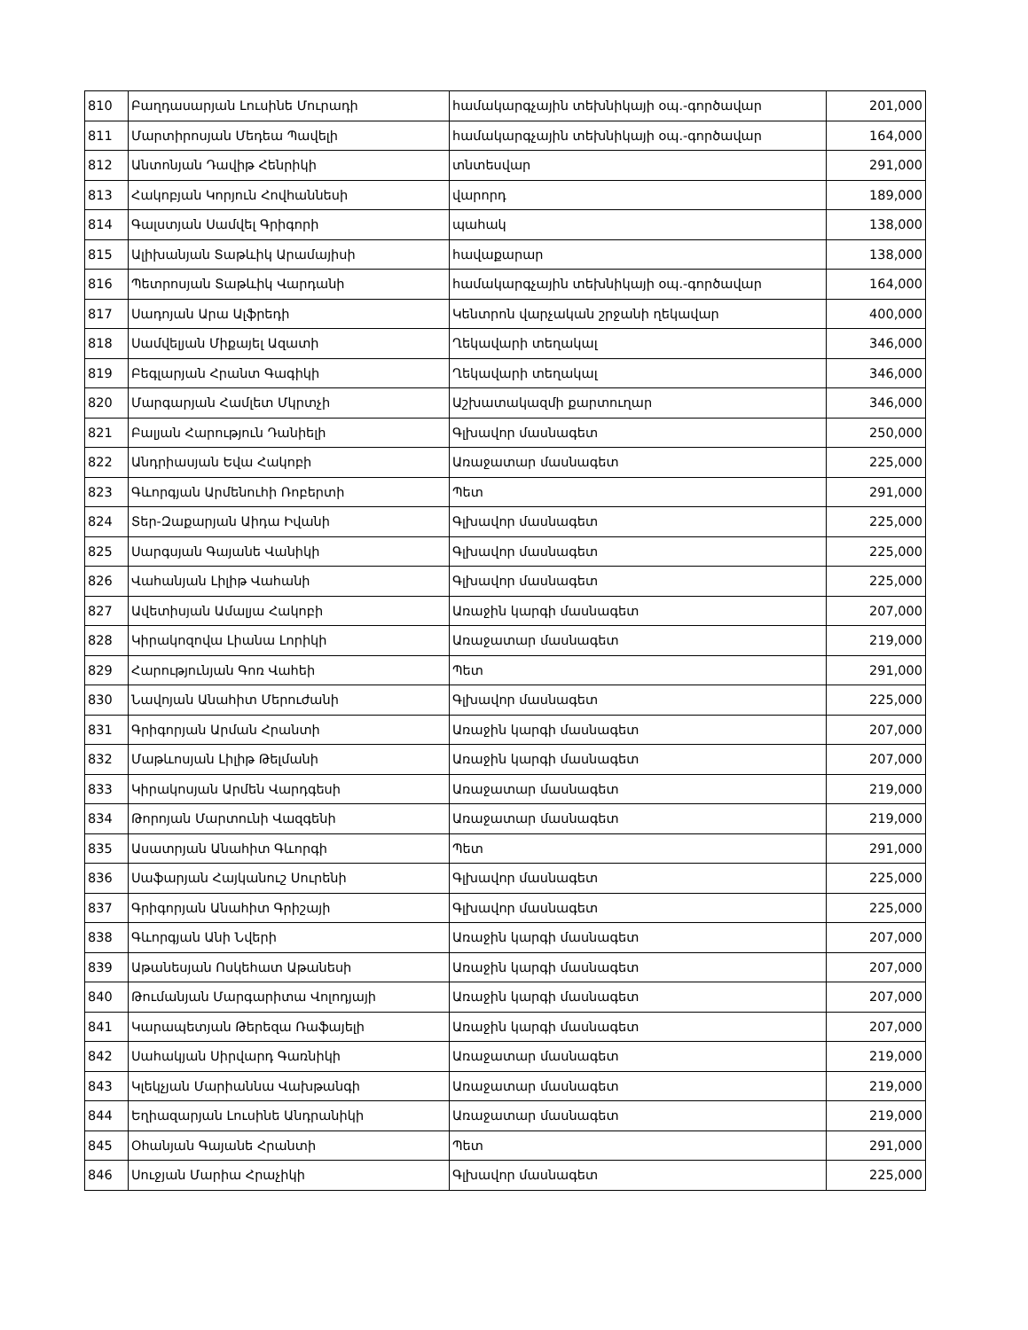| 810 | Բաղդասարյան Լուսինե Մուրադի | համակարգչային տեխնիկայի օպ.-գործավար | 201,000 |
| 811 | Մարտիրոսյան Մեդեա Պավելի | համակարգչային տեխնիկայի օպ.-գործավար | 164,000 |
| 812 | Անտոնյան Դավիթ Հենրիկի | տնտեսվար | 291,000 |
| 813 | Հակոբյան Կորյուն Հովհաննեսի | վարորդ | 189,000 |
| 814 | Գալստյան Սամվել Գրիգորի | պահակ | 138,000 |
| 815 | Ալիխանյան Տաթևիկ Արամայիսի | հավաքարար | 138,000 |
| 816 | Պետրոսյան Տաթևիկ Վարդանի | համակարգչային տեխնիկայի օպ.-գործավար | 164,000 |
| 817 | Սադոյան Արա Ալֆրեդի | Կենտրոն վարչական շրջանի ղեկավար | 400,000 |
| 818 | Սամվելյան Միքայել Ազատի | Ղեկավարի տեղակալ | 346,000 |
| 819 | Բեգլարյան Հրանտ Գագիկի | Ղեկավարի տեղակալ | 346,000 |
| 820 | Մարգարյան Համլետ Մկրտչի | Աշխատակազմի քարտուղար | 346,000 |
| 821 | Բալյան Հարություն Դանիելի | Գլխավոր մասնագետ | 250,000 |
| 822 | Անդրիասյան Եվա Հակոբի | Առաջատար մասնագետ | 225,000 |
| 823 | Գևորգյան Արմենուհի Ռոբերտի | Պետ | 291,000 |
| 824 | Տեր-Զաքարյան Աիդա Իվանի | Գլխավոր մասնագետ | 225,000 |
| 825 | Սարգսյան Գայանե Վանիկի | Գլխավոր մասնագետ | 225,000 |
| 826 | Վահանյան Լիլիթ Վահանի | Գլխավոր մասնագետ | 225,000 |
| 827 | Ավետիսյան Ամալյա Հակոբի | Առաջին կարգի մասնագետ | 207,000 |
| 828 | Կիրակոզովա Լիանա Լորիկի | Առաջատար մասնագետ | 219,000 |
| 829 | Հարությունյան Գոռ Վահեի | Պետ | 291,000 |
| 830 | Նավոյան Անահիտ Մերուժանի | Գլխավոր մասնագետ | 225,000 |
| 831 | Գրիգորյան Արման Հրանտի | Առաջին կարգի մասնագետ | 207,000 |
| 832 | Մաթևոսյան Լիլիթ Թելմանի | Առաջին կարգի մասնագետ | 207,000 |
| 833 | Կիրակոսյան Արմեն Վարդգեսի | Առաջատար մասնագետ | 219,000 |
| 834 | Թորոյան Մարտունի Վազգենի | Առաջատար մասնագետ | 219,000 |
| 835 | Ասատրյան Անահիտ Գևորգի | Պետ | 291,000 |
| 836 | Սաֆարյան Հայկանուշ Սուրենի | Գլխավոր մասնագետ | 225,000 |
| 837 | Գրիգորյան Անահիտ Գրիշայի | Գլխավոր մասնագետ | 225,000 |
| 838 | Գևորգյան Անի Նվերի | Առաջին կարգի մասնագետ | 207,000 |
| 839 | Աթանեսյան Ոսկեհատ Աթանեսի | Առաջին կարգի մասնագետ | 207,000 |
| 840 | Թումանյան Մարգարիտա Վոլոդյայի | Առաջին կարգի մասնագետ | 207,000 |
| 841 | Կարապետյան Թերեզա Ռաֆայելի | Առաջին կարգի մասնագետ | 207,000 |
| 842 | Սահակյան Սիրվարդ Գառնիկի | Առաջատար մասնագետ | 219,000 |
| 843 | Կլեկչյան Մարիաննա Վախթանգի | Առաջատար մասնագետ | 219,000 |
| 844 | Եղիազարյան Լուսինե Անդրանիկի | Առաջատար մասնագետ | 219,000 |
| 845 | Օհանյան Գայանե Հրանտի | Պետ | 291,000 |
| 846 | Սուջյան Մարիա Հրաչիկի | Գլխավոր մասնագետ | 225,000 |